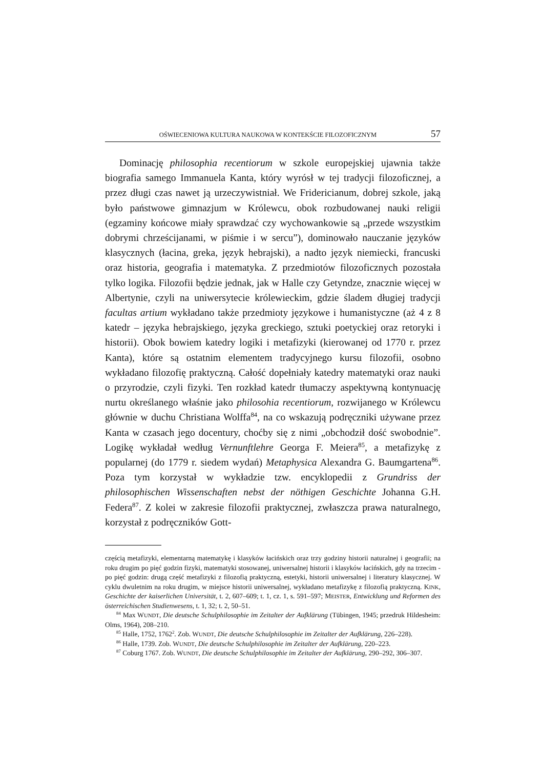OŚWIECENIOWA KULTURA NAUKOWA W KONTEKŚCIE FILOZOFICZNYM 57
Dominację philosophia recentiorum w szkole europejskiej ujawnia także biografia samego Immanuela Kanta, który wyrósł w tej tradycji filozoficznej, a przez długi czas nawet ją urzeczywistniał. We Fridericianum, dobrej szkole, jaką było państwowe gimnazjum w Królewcu, obok rozbudowanej nauki religii (egzaminy końcowe miały sprawdzać czy wychowankowie są „przede wszystkim dobrymi chrześcijanami, w piśmie i w sercu”), dominowało nauczanie języków klasycznych (łacina, greka, język hebrajski), a nadto język niemiecki, francuski oraz historia, geografia i matematyka. Z przedmiotów filozoficznych pozostała tylko logika. Filozofii będzie jednak, jak w Halle czy Getyndze, znacznie więcej w Albertynie, czyli na uniwersytecie królewieckim, gdzie śladem długiej tradycji facultas artium wykładano także przedmioty językowe i humanistyczne (aż 4 z 8 katedr – języka hebrajskiego, języka greckiego, sztuki poetyckiej oraz retoryki i historii). Obok bowiem katedry logiki i metafizyki (kierowanej od 1770 r. przez Kanta), które są ostatnim elementem tradycyjnego kursu filozofii, osobno wykładano filozofię praktyczną. Całość dopełniały katedry matematyki oraz nauki o przyrodzie, czyli fizyki. Ten rozkład katedr tłumaczy aspektywną kontynuację nurtu określanego właśnie jako philosohia recentiorum, rozwijanego w Królewcu głównie w duchu Christiana Wolffa<sup>84</sup>, na co wskazują podręczniki używane przez Kanta w czasach jego docentury, choćby się z nimi „obchodził dość swobodnie”. Logikę wykładał według Vernunftlehre Georga F. Meiera<sup>85</sup>, a metafizykę z popularnej (do 1779 r. siedem wydań) Metaphysica Alexandra G. Baumgartena<sup>86</sup>. Poza tym korzystał w wykładzie tzw. encyklopedii z Grundriss der philosophischen Wissenschaften nebst der nöthigen Geschichte Johanna G.H. Federa<sup>87</sup>. Z kolei w zakresie filozofii praktycznej, zwłaszcza prawa naturalnego, korzystał z podręczników Gott-
częścią metafizyki, elementarną matematykę i klasyków łacińskich oraz trzy godziny historii naturalnej i geografii; na roku drugim po pięć godzin fizyki, matematyki stosowanej, uniwersalnej historii i klasyków łacińskich, gdy na trzecim - po pięć godzin: drugą część metafizyki z filozofią praktyczną, estetyki, historii uniwersalnej i literatury klasycznej. W cyklu dwuletnim na roku drugim, w miejsce historii uniwersalnej, wykładano metafizykę z filozofią praktyczną. KINK, Geschichte der kaiserlichen Universität, t. 2, 607–609; t. 1, cz. 1, s. 591–597; MEISTER, Entwicklung und Reformen des österreichischen Studienwesens, t. 1, 32; t. 2, 50–51.
<sup>84</sup> Max WUNDT, Die deutsche Schulphilosophie im Zeitalter der Aufklärung (Tübingen, 1945; przedruk Hildesheim: Olms, 1964), 208–210.
<sup>85</sup> Halle, 1752, 1762<sup>2</sup>. Zob. WUNDT, Die deutsche Schulphilosophie im Zeitalter der Aufklärung, 226–228).
<sup>86</sup> Halle, 1739. Zob. WUNDT, Die deutsche Schulphilosophie im Zeitalter der Aufklärung, 220–223.
<sup>87</sup> Coburg 1767. Zob. WUNDT, Die deutsche Schulphilosophie im Zeitalter der Aufklärung, 290–292, 306–307.